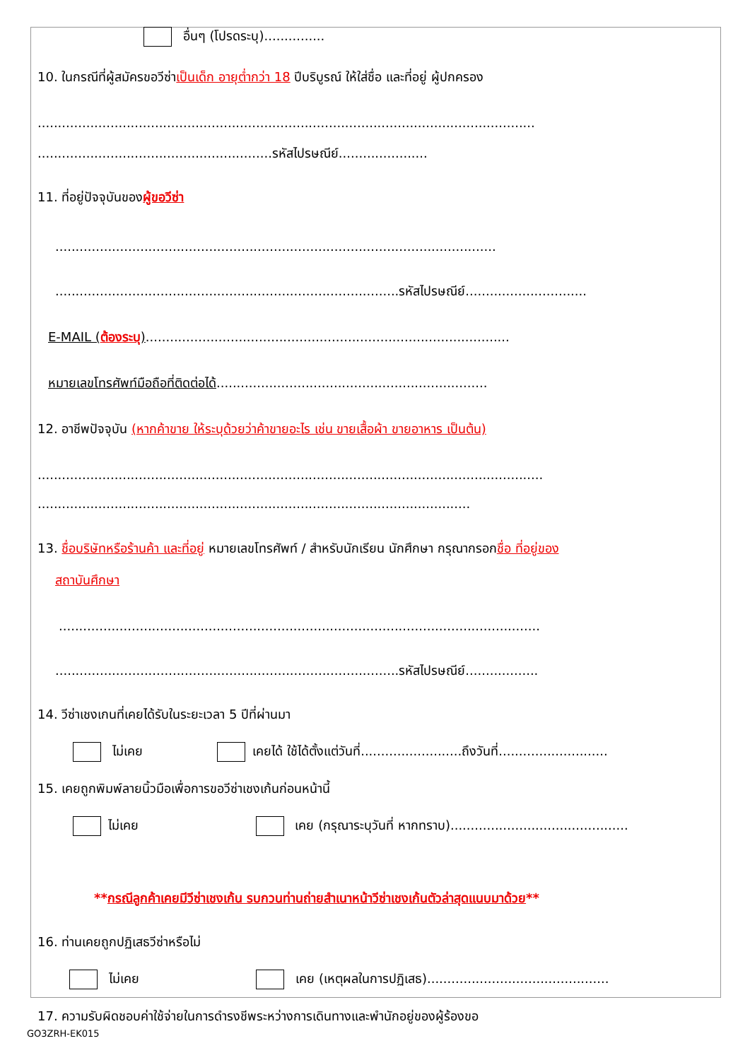อื่นๆ (โปรดระบุ)...............
10. ในกรณีที่ผู้สมัครขอวีซ่าเป็นเด็ก อายุต่ำกว่า 18 ปีบริบูรณ์ ให้ใส่ชื่อ และที่อยู่ ผู้ปกครอง
...........................................................................................................................
..........................................................รหัสไปรษณีย์......................
11. ที่อยู่ปัจจุบันของผู้ขอวีซ่า
.............................................................................................................
.....................................................................................รหัสไปรษณีย์..............................
E-MAIL (ต้องระบุ)..........................................................................................
หมายเลขโทรศัพท์มือถือที่ติดต่อได้...................................................................
12. อาชีพปัจจุบัน (หากค้าขาย ให้ระบุด้วยว่าค้าขายอะไร เช่น ขายเสื้อผ้า ขายอาหาร เป็นต้น)
.............................................................................................................................
...........................................................................................................
13. ชื่อบริษัทหรือร้านค้า และที่อยู่ หมายเลขโทรศัพท์ / สำหรับนักเรียน นักศึกษา กรุณากรอกชื่อ ที่อยู่ของ
สถาบันศึกษา
.......................................................................................................................
.....................................................................................รหัสไปรษณีย์..................
14. วีซ่าเชงเกนที่เคยได้รับในระยะเวลา 5 ปีที่ผ่านมา
ไม่เคย เคยได้ ใช้ได้ตั้งแต่วันที่.........................ถึงวันที่...........................
15. เคยถูกพิมพ์ลายนิ้วมือเพื่อการขอวีซ่าเชงเก้นก่อนหน้านี้
ไม่เคย เคย (กรุณาระบุวันที่ หากทราบ)............................................
**กรณีลูกค้าเคยมีวีซ่าเชงเก้น รบกวนท่านถ่ายสำเนาหน้าวีซ่าเชงเก้นตัวล่าสุดแนบมาด้วย**
16. ท่านเคยถูกปฏิเสธวีซ่าหรือไม่
ไม่เคย เคย (เหตุผลในการปฏิเสธ).............................................
17. ความรับผิดชอบค่าใช้จ่ายในการดำรงชีพระหว่างการเดินทางและพำนักอยู่ของผู้ร้องขอ
GO3ZRH-EK015